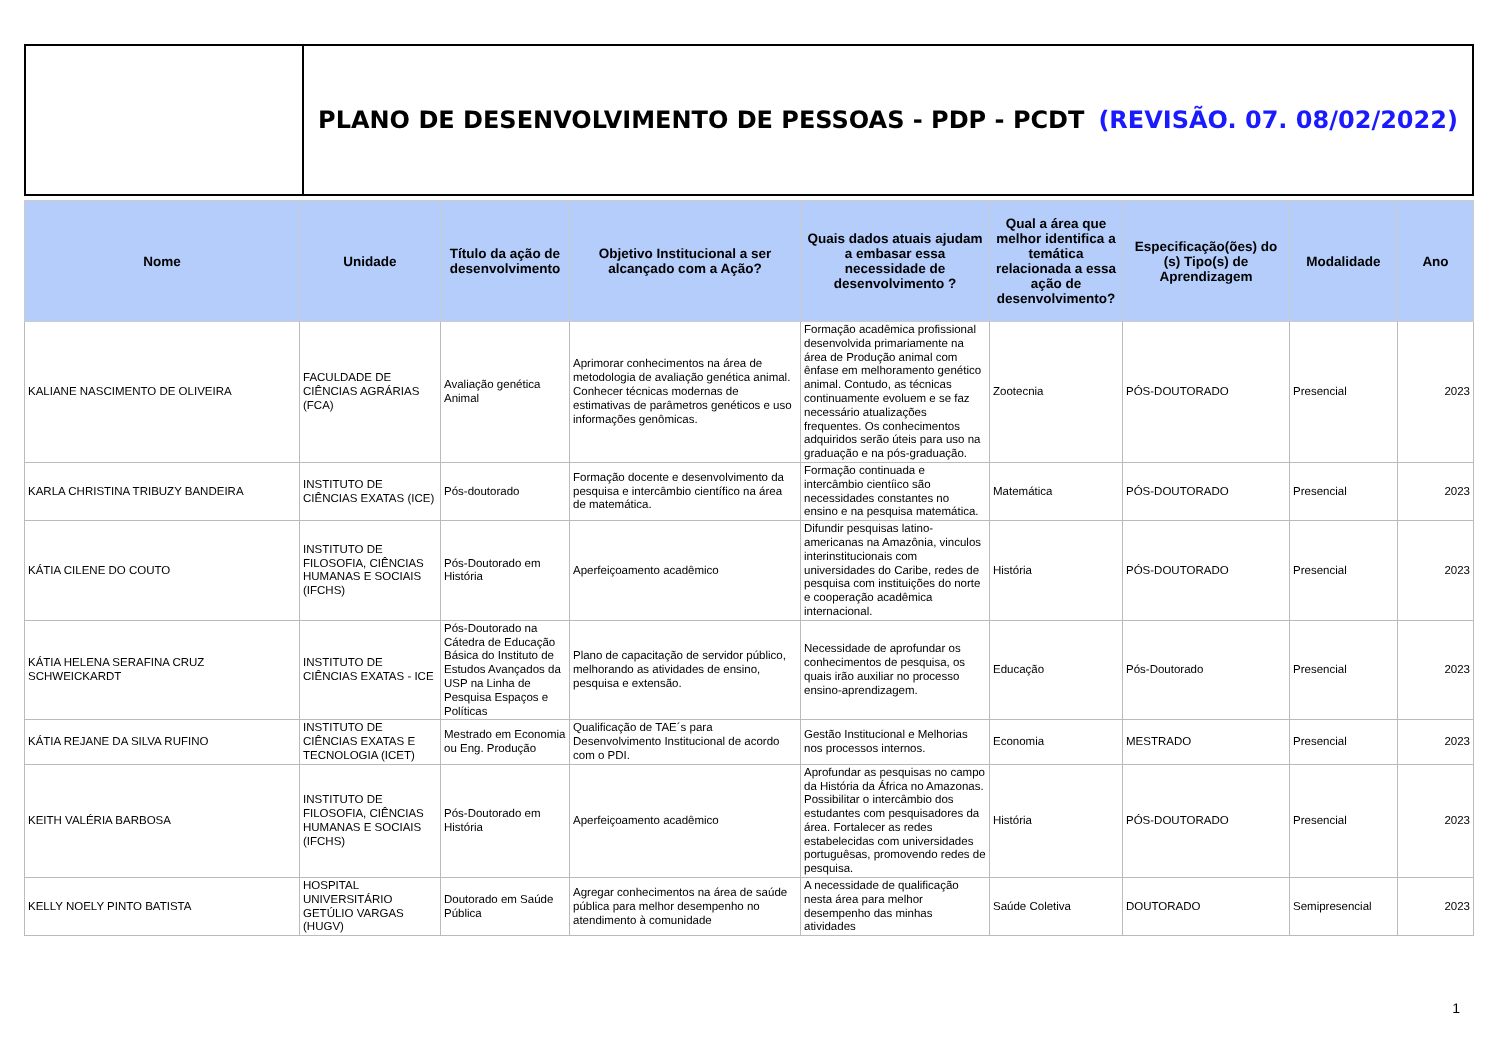PLANO DE DESENVOLVIMENTO DE PESSOAS - PDP - PCDT (REVISÃO. 07. 08/02/2022)
| Nome | Unidade | Título da ação de desenvolvimento | Objetivo Institucional a ser alcançado com a Ação? | Quais dados atuais ajudam a embasar essa necessidade de desenvolvimento ? | Qual a área que melhor identifica a temática relacionada a essa ação de desenvolvimento? | Especificação(ões) do (s) Tipo(s) de Aprendizagem | Modalidade | Ano |
| --- | --- | --- | --- | --- | --- | --- | --- | --- |
| KALIANE NASCIMENTO DE OLIVEIRA | FACULDADE DE CIÊNCIAS AGRÁRIAS (FCA) | Avaliação genética Animal | Aprimorar conhecimentos na área de metodologia de avaliação genética animal. Conhecer técnicas modernas de estimativas de parâmetros genéticos e uso informações genômicas. | Formação acadêmica profissional desenvolvida primariamente na área de Produção animal com ênfase em melhoramento genético animal. Contudo, as técnicas continuamente evoluem e se faz necessário atualizações frequentes. Os conhecimentos adquiridos serão úteis para uso na graduação e na pós-graduação. | Zootecnia | PÓS-DOUTORADO | Presencial | 2023 |
| KARLA CHRISTINA TRIBUZY BANDEIRA | INSTITUTO DE CIÊNCIAS EXATAS (ICE) | Pós-doutorado | Formação docente e desenvolvimento da pesquisa e intercâmbio científico na área de matemática. | Formação continuada e intercâmbio cientíico são necessidades constantes no ensino e na pesquisa matemática. | Matemática | PÓS-DOUTORADO | Presencial | 2023 |
| KÁTIA CILENE DO COUTO | INSTITUTO DE FILOSOFIA, CIÊNCIAS HUMANAS E SOCIAIS (IFCHS) | Pós-Doutorado em História | Aperfeiçoamento acadêmico | Difundir pesquisas latino-americanas na Amazônia, vinculos interinstitucionais com universidades do Caribe, redes de pesquisa com instituições do norte e cooperação acadêmica internacional. | História | PÓS-DOUTORADO | Presencial | 2023 |
| KÁTIA HELENA SERAFINA CRUZ SCHWEICKARDT | INSTITUTO DE CIÊNCIAS EXATAS - ICE | Pós-Doutorado na Cátedra de Educação Básica do Instituto de Estudos Avançados da USP na Linha de Pesquisa Espaços e Políticas | Plano de capacitação de servidor público, melhorando as atividades de ensino, pesquisa e extensão. | Necessidade de aprofundar os conhecimentos de pesquisa, os quais irão auxiliar no processo ensino-aprendizagem. | Educação | Pós-Doutorado | Presencial | 2023 |
| KÁTIA REJANE DA SILVA RUFINO | INSTITUTO DE CIÊNCIAS EXATAS E TECNOLOGIA (ICET) | Mestrado em Economia ou Eng. Produção | Qualificação de TAE´s para Desenvolvimento Institucional de acordo com o PDI. | Gestão Institucional e Melhorias nos processos internos. | Economia | MESTRADO | Presencial | 2023 |
| KEITH VALÉRIA BARBOSA | INSTITUTO DE FILOSOFIA, CIÊNCIAS HUMANAS E SOCIAIS (IFCHS) | Pós-Doutorado em História | Aperfeiçoamento acadêmico | Aprofundar as pesquisas no campo da História da África no Amazonas. Possibilitar o intercâmbio dos estudantes com pesquisadores da área. Fortalecer as redes estabelecidas com universidades portuguêsas, promovendo redes de pesquisa. | História | PÓS-DOUTORADO | Presencial | 2023 |
| KELLY NOELY PINTO BATISTA | HOSPITAL UNIVERSITÁRIO GETÚLIO VARGAS (HUGV) | Doutorado em Saúde Pública | Agregar conhecimentos na área de saúde pública para melhor desempenho no atendimento à comunidade | A necessidade de qualificação nesta área para melhor desempenho das minhas atividades | Saúde Coletiva | DOUTORADO | Semipresencial | 2023 |
1